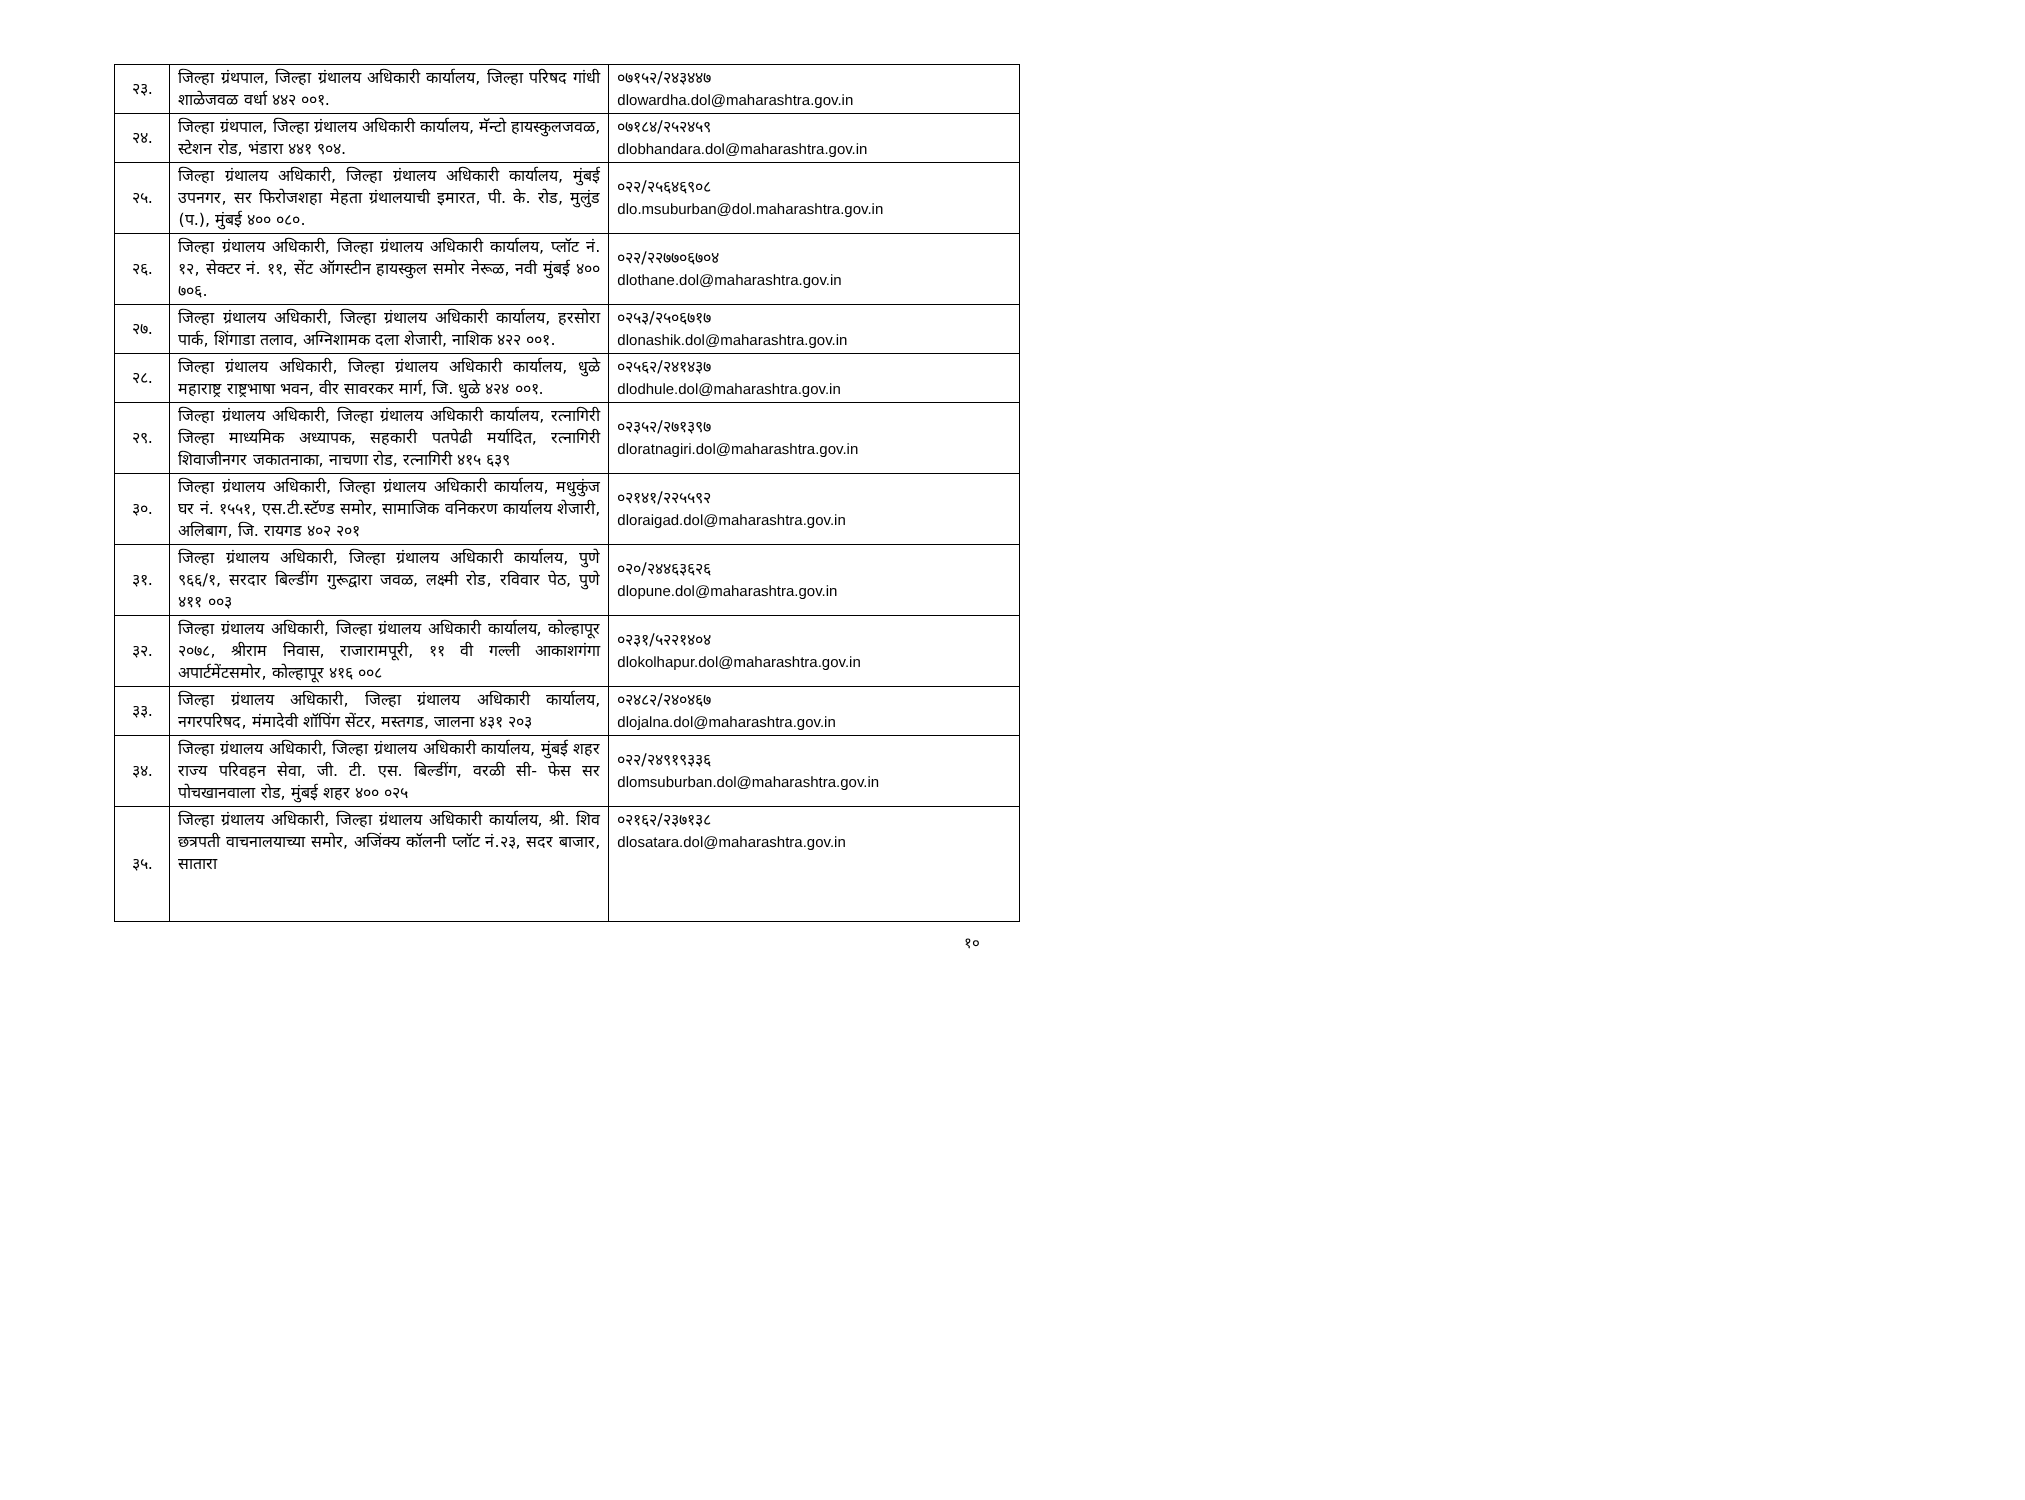| २३. | जिल्हा ग्रंथपाल, जिल्हा ग्रंथालय अधिकारी कार्यालय, जिल्हा परिषद गांधी शाळेजवळ वर्धा ४४२ ००१. | ०७१५२/२४३४४७ dlowardha.dol@maharashtra.gov.in |
| २४. | जिल्हा ग्रंथपाल, जिल्हा ग्रंथालय अधिकारी कार्यालय, मॅन्टो हायस्कुलजवळ, स्टेशन रोड, भंडारा ४४१ ९०४. | ०७१८४/२५२४५९ dlobhandara.dol@maharashtra.gov.in |
| २५. | जिल्हा ग्रंथालय अधिकारी, जिल्हा ग्रंथालय अधिकारी कार्यालय, मुंबई उपनगर, सर फिरोजशहा मेहता ग्रंथालयाची इमारत, पी. के. रोड, मुलुंड (प.), मुंबई ४०० ०८०. | ०२२/२५६४६९०८ dlo.msuburban@dol.maharashtra.gov.in |
| २६. | जिल्हा ग्रंथालय अधिकारी, जिल्हा ग्रंथालय अधिकारी कार्यालय, प्लॉट नं. १२, सेक्टर नं. ११, सेंट ऑगस्टीन हायस्कुल समोर नेरूळ, नवी मुंबई ४०० ७०६. | ०२२/२२७७०६७०४ dlothane.dol@maharashtra.gov.in |
| २७. | जिल्हा ग्रंथालय अधिकारी, जिल्हा ग्रंथालय अधिकारी कार्यालय, हरसोरा पार्क, शिंगाडा तलाव, अग्निशामक दला शेजारी, नाशिक ४२२ ००१. | ०२५३/२५०६७१७ dlonashik.dol@maharashtra.gov.in |
| २८. | जिल्हा ग्रंथालय अधिकारी, जिल्हा ग्रंथालय अधिकारी कार्यालय, धुळे महाराष्ट्र राष्ट्रभाषा भवन, वीर सावरकर मार्ग, जि. धुळे ४२४ ००१. | ०२५६२/२४१४३७ dlodhule.dol@maharashtra.gov.in |
| २९. | जिल्हा ग्रंथालय अधिकारी, जिल्हा ग्रंथालय अधिकारी कार्यालय, रत्नागिरी जिल्हा माध्यमिक अध्यापक, सहकारी पतपेढी मर्यादित, रत्नागिरी शिवाजीनगर जकातनाका, नाचणा रोड, रत्नागिरी ४१५ ६३९ | ०२३५२/२७१३९७ dloratnagiri.dol@maharashtra.gov.in |
| ३०. | जिल्हा ग्रंथालय अधिकारी, जिल्हा ग्रंथालय अधिकारी कार्यालय, मधुकुंज घर नं. १५५१, एस.टी.स्टॅण्ड समोर, सामाजिक वनिकरण कार्यालय शेजारी, अलिबाग, जि. रायगड ४०२ २०१ | ०२१४१/२२५५९२ dloraigad.dol@maharashtra.gov.in |
| ३१. | जिल्हा ग्रंथालय अधिकारी, जिल्हा ग्रंथालय अधिकारी कार्यालय, पुणे ९६६/१, सरदार बिल्डींग गुरूद्वारा जवळ, लक्ष्मी रोड, रविवार पेठ, पुणे ४११ ००३ | ०२०/२४४६३६२६ dlopune.dol@maharashtra.gov.in |
| ३२. | जिल्हा ग्रंथालय अधिकारी, जिल्हा ग्रंथालय अधिकारी कार्यालय, कोल्हापूर २०७८, श्रीराम निवास, राजारामपूरी, ११ वी गल्ली आकाशगंगा अपार्टमेंटसमोर, कोल्हापूर ४१६ ००८ | ०२३१/५२२१४०४ dlokolhapur.dol@maharashtra.gov.in |
| ३३. | जिल्हा ग्रंथालय अधिकारी, जिल्हा ग्रंथालय अधिकारी कार्यालय, नगरपरिषद, मंमादेवी शॉपिंग सेंटर, मस्तगड, जालना ४३१ २०३ | ०२४८२/२४०४६७ dlojalna.dol@maharashtra.gov.in |
| ३४. | जिल्हा ग्रंथालय अधिकारी, जिल्हा ग्रंथालय अधिकारी कार्यालय, मुंबई शहर राज्य परिवहन सेवा, जी. टी. एस. बिल्डींग, वरळी सी- फेस सर पोचखानवाला रोड, मुंबई शहर ४०० ०२५ | ०२२/२४९१९३३६ dlomsuburban.dol@maharashtra.gov.in |
| ३५. | जिल्हा ग्रंथालय अधिकारी, जिल्हा ग्रंथालय अधिकारी कार्यालय, श्री. शिव छत्रपती वाचनालयाच्या समोर, अजिंक्य कॉलनी प्लॉट नं.२३, सदर बाजार, सातारा | ०२१६२/२३७१३८ dlosatara.dol@maharashtra.gov.in |
१०